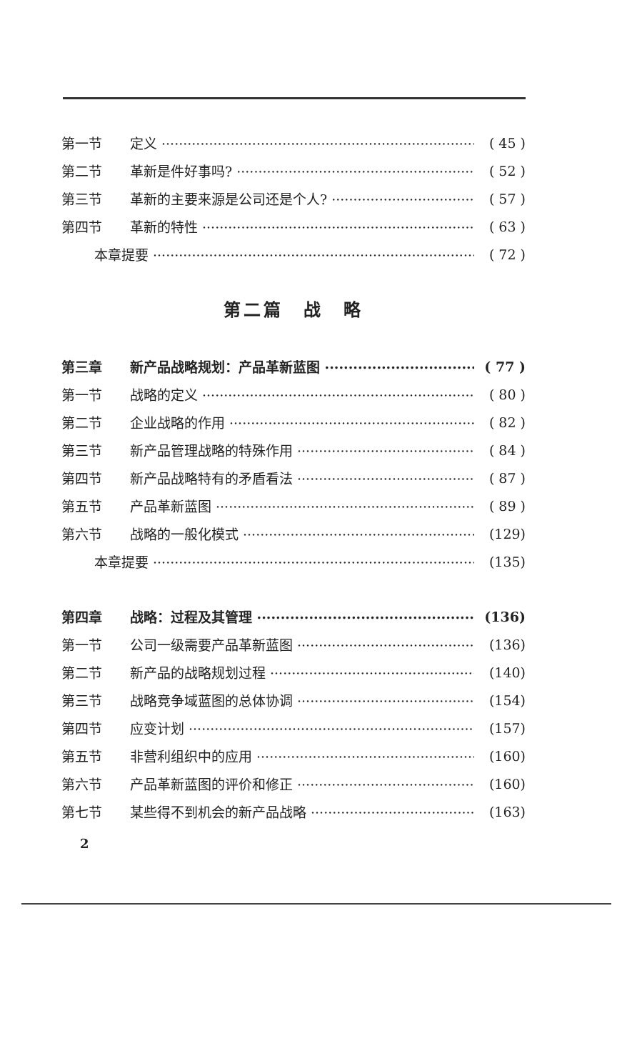第一节 定义 ( 45 )
第二节 革新是件好事吗? ( 52 )
第三节 革新的主要来源是公司还是个人? ( 57 )
第四节 革新的特性 ( 63 )
本章提要 ( 72 )
第二篇　战　略
第三章 新产品战略规划：产品革新蓝图 ( 77 )
第一节 战略的定义 ( 80 )
第二节 企业战略的作用 ( 82 )
第三节 新产品管理战略的特殊作用 ( 84 )
第四节 新产品战略特有的矛盾看法 ( 87 )
第五节 产品革新蓝图 ( 89 )
第六节 战略的一般化模式 (129)
本章提要 (135)
第四章 战略：过程及其管理 (136)
第一节 公司一级需要产品革新蓝图 (136)
第二节 新产品的战略规划过程 (140)
第三节 战略竞争域蓝图的总体协调 (154)
第四节 应变计划 (157)
第五节 非营利组织中的应用 (160)
第六节 产品革新蓝图的评价和修正 (160)
第七节 某些得不到机会的新产品战略 (163)
2